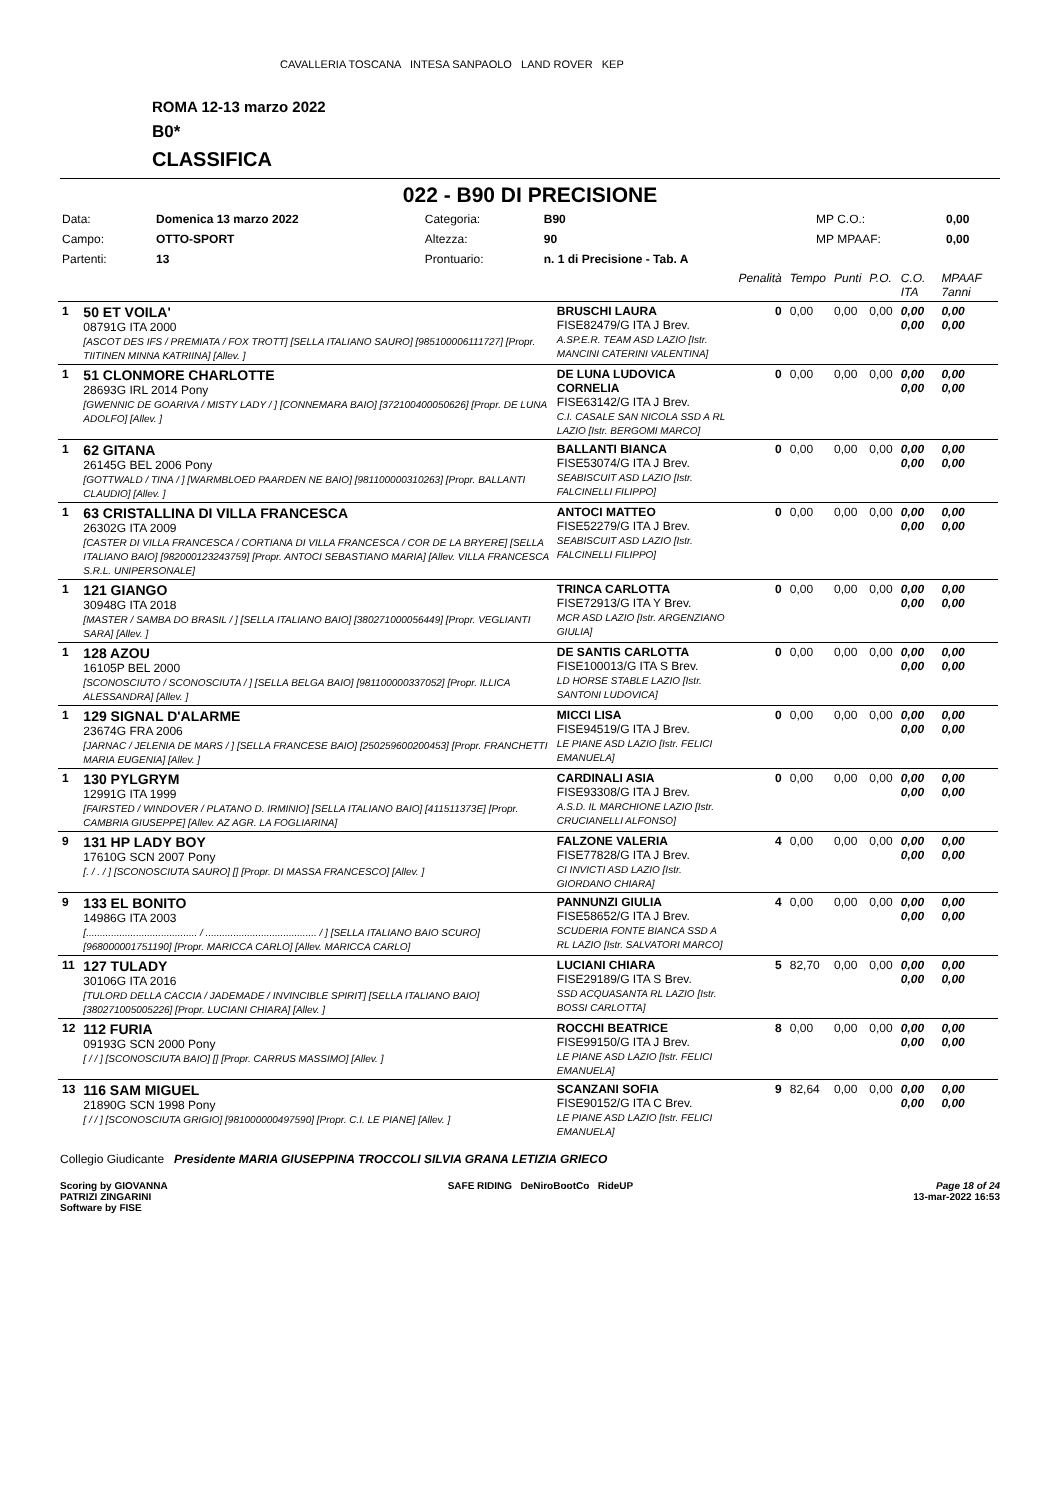CAVALLERIA TOSCANA INTESA SANPAOLO LAND ROVER KEP
ROMA 12-13 marzo 2022
B0*
CLASSIFICA
022 - B90 DI PRECISIONE
| Data: | Domenica 13 marzo 2022 | Categoria: | B90 | MP C.O.: | 0,00 |
| Campo: | OTTO-SPORT | Altezza: | 90 | MP MPAAF: | 0,00 |
| Partenti: | 13 | Prontuario: | n. 1 di Precisione - Tab. A | | |
| | | | Penalità | Tempo | Punti | P.O. | C.O. ITA | MPAAF 7anni |
| 1 | 50 ET VOILA' 08791G ITA 2000 [ASCOT DES IFS / PREMIATA / FOX TROTT] [SELLA ITALIANO SAURO] [985100006111727] [Propr. TIITINEN MINNA KATRIINA] [Allev. ] | BRUSCHI LAURA FISE82479/G ITA J Brev. A.SP.E.R. TEAM ASD LAZIO [Istr. MANCINI CATERINI VALENTINA] | 0 | 0,00 | 0,00 | 0,00 | 0,00 0,00 | 0,00 0,00 |
| 1 | 51 CLONMORE CHARLOTTE 28693G IRL 2014 Pony [GWENNIC DE GOARIVA / MISTY LADY / ] [CONNEMARA BAIO] [372100400050626] [Propr. DE LUNA ADOLFO] [Allev. ] | DE LUNA LUDOVICA CORNELIA FISE63142/G ITA J Brev. C.I. CASALE SAN NICOLA SSD A RL LAZIO [Istr. BERGOMI MARCO] | 0 | 0,00 | 0,00 | 0,00 | 0,00 0,00 | 0,00 0,00 |
| 1 | 62 GITANA 26145G BEL 2006 Pony [GOTTWALD / TINA / ] [WARMBLOED PAARDEN NE BAIO] [981100000310263] [Propr. BALLANTI CLAUDIO] [Allev. ] | BALLANTI BIANCA FISE53074/G ITA J Brev. SEABISCUIT ASD LAZIO [Istr. FALCINELLI FILIPPO] | 0 | 0,00 | 0,00 | 0,00 | 0,00 0,00 | 0,00 0,00 |
| 1 | 63 CRISTALLINA DI VILLA FRANCESCA 26302G ITA 2009 [CASTER DI VILLA FRANCESCA / CORTIANA DI VILLA FRANCESCA / COR DE LA BRYERE] [SELLA ITALIANO BAIO] [982000123243759] [Propr. ANTOCI SEBASTIANO MARIA] [Allev. VILLA FRANCESCA S.R.L. UNIPERSONALE] | ANTOCI MATTEO FISE52279/G ITA J Brev. SEABISCUIT ASD LAZIO [Istr. FALCINELLI FILIPPO] | 0 | 0,00 | 0,00 | 0,00 | 0,00 0,00 | 0,00 0,00 |
| 1 | 121 GIANGO 30948G ITA 2018 [MASTER / SAMBA DO BRASIL / ] [SELLA ITALIANO BAIO] [380271000056449] [Propr. VEGLIANTI SARA] [Allev. ] | TRINCA CARLOTTA FISE72913/G ITA Y Brev. MCR ASD LAZIO [Istr. ARGENZIANO GIULIA] | 0 | 0,00 | 0,00 | 0,00 | 0,00 0,00 | 0,00 0,00 |
| 1 | 128 AZOU 16105P BEL 2000 [SCONOSCIUTO / SCONOSCIUTA / ] [SELLA BELGA BAIO] [981100000337052] [Propr. ILLICA ALESSANDRA] [Allev. ] | DE SANTIS CARLOTTA FISE100013/G ITA S Brev. LD HORSE STABLE LAZIO [Istr. SANTONI LUDOVICA] | 0 | 0,00 | 0,00 | 0,00 | 0,00 0,00 | 0,00 0,00 |
| 1 | 129 SIGNAL D'ALARME 23674G FRA 2006 [JARNAC / JELENIA DE MARS / ] [SELLA FRANCESE BAIO] [250259600200453] [Propr. FRANCHETTI MARIA EUGENIA] [Allev. ] | MICCI LISA FISE94519/G ITA J Brev. LE PIANE ASD LAZIO [Istr. FELICI EMANUELA] | 0 | 0,00 | 0,00 | 0,00 | 0,00 0,00 | 0,00 0,00 |
| 1 | 130 PYLGRYM 12991G ITA 1999 [FAIRSTED / WINDOVER / PLATANO D. IRMINIO] [SELLA ITALIANO BAIO] [411511373E] [Propr. CAMBRIA GIUSEPPE] [Allev. AZ AGR. LA FOGLIARINA] | CARDINALI ASIA FISE93308/G ITA J Brev. A.S.D. IL MARCHIONE LAZIO [Istr. CRUCIANELLI ALFONSO] | 0 | 0,00 | 0,00 | 0,00 | 0,00 0,00 | 0,00 0,00 |
| 9 | 131 HP LADY BOY 17610G SCN 2007 Pony [. / . / ] [SCONOSCIUTA SAURO] [] [Propr. DI MASSA FRANCESCO] [Allev. ] | FALZONE VALERIA FISE77828/G ITA J Brev. CI INVICTI ASD LAZIO [Istr. GIORDANO CHIARA] | 4 | 0,00 | 0,00 | 0,00 | 0,00 0,00 | 0,00 0,00 |
| 9 | 133 EL BONITO 14986G ITA 2003 [........................................ / ........................................ / ] [SELLA ITALIANO BAIO SCURO] [968000001751190] [Propr. MARICCA CARLO] [Allev. MARICCA CARLO] | PANNUNZI GIULIA FISE58652/G ITA J Brev. SCUDERIA FONTE BIANCA SSD A RL LAZIO [Istr. SALVATORI MARCO] | 4 | 0,00 | 0,00 | 0,00 | 0,00 0,00 | 0,00 0,00 |
| 11 | 127 TULADY 30106G ITA 2016 [TULORD DELLA CACCIA / JADEMADE / INVINCIBLE SPIRIT] [SELLA ITALIANO BAIO] [380271005005226] [Propr. LUCIANI CHIARA] [Allev. ] | LUCIANI CHIARA FISE29189/G ITA S Brev. SSD ACQUASANTA RL LAZIO [Istr. BOSSI CARLOTTA] | 5 | 82,70 | 0,00 | 0,00 | 0,00 0,00 | 0,00 0,00 |
| 12 | 112 FURIA 09193G SCN 2000 Pony [ / / ] [SCONOSCIUTA BAIO] [] [Propr. CARRUS MASSIMO] [Allev. ] | ROCCHI BEATRICE FISE99150/G ITA J Brev. LE PIANE ASD LAZIO [Istr. FELICI EMANUELA] | 8 | 0,00 | 0,00 | 0,00 | 0,00 0,00 | 0,00 0,00 |
| 13 | 116 SAM MIGUEL 21890G SCN 1998 Pony [ / / ] [SCONOSCIUTA GRIGIO] [981000000497590] [Propr. C.I. LE PIANE] [Allev. ] | SCANZANI SOFIA FISE90152/G ITA C Brev. LE PIANE ASD LAZIO [Istr. FELICI EMANUELA] | 9 | 82,64 | 0,00 | 0,00 | 0,00 0,00 | 0,00 0,00 |
Collegio Giudicante Presidente MARIA GIUSEPPINA TROCCOLI SILVIA GRANA LETIZIA GRIECO
Scoring by GIOVANNA
PATRIZI ZINGARINI
Software by FISE
SAFE RIDING DeNiroBootCo RideUP
Page 18 of 24
13-mar-2022 16:53